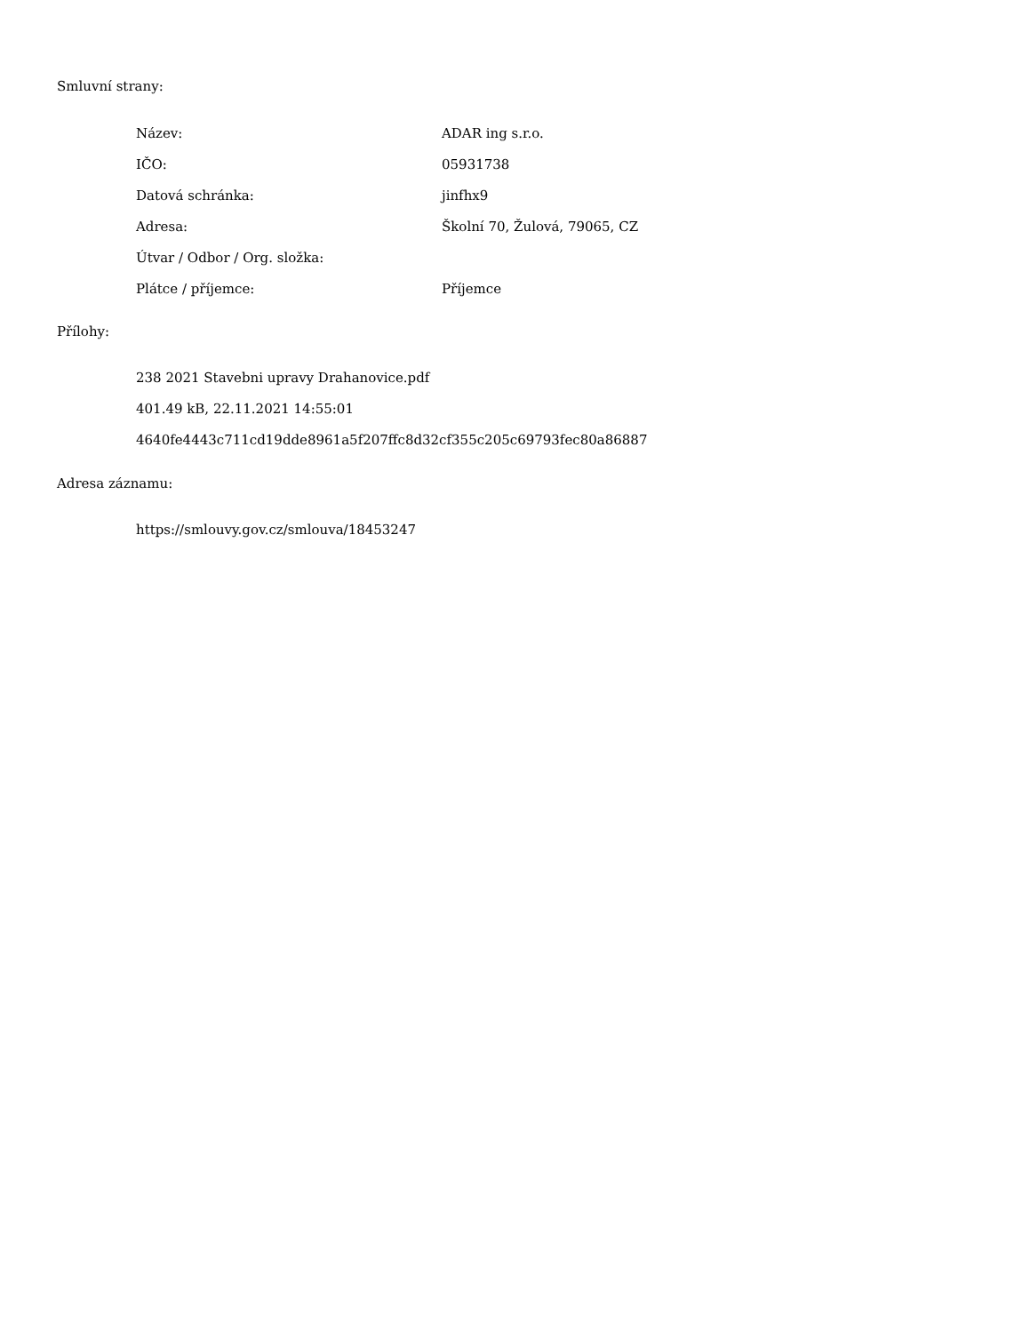Smluvní strany:
Název: ADAR ing s.r.o.
IČO: 05931738
Datová schránka: jinfhx9
Adresa: Školní 70, Žulová, 79065, CZ
Útvar / Odbor / Org. složka:
Plátce / příjemce: Příjemce
Přílohy:
238 2021 Stavebni upravy Drahanovice.pdf
401.49 kB, 22.11.2021 14:55:01
4640fe4443c711cd19dde8961a5f207ffc8d32cf355c205c69793fec80a86887
Adresa záznamu:
https://smlouvy.gov.cz/smlouva/18453247